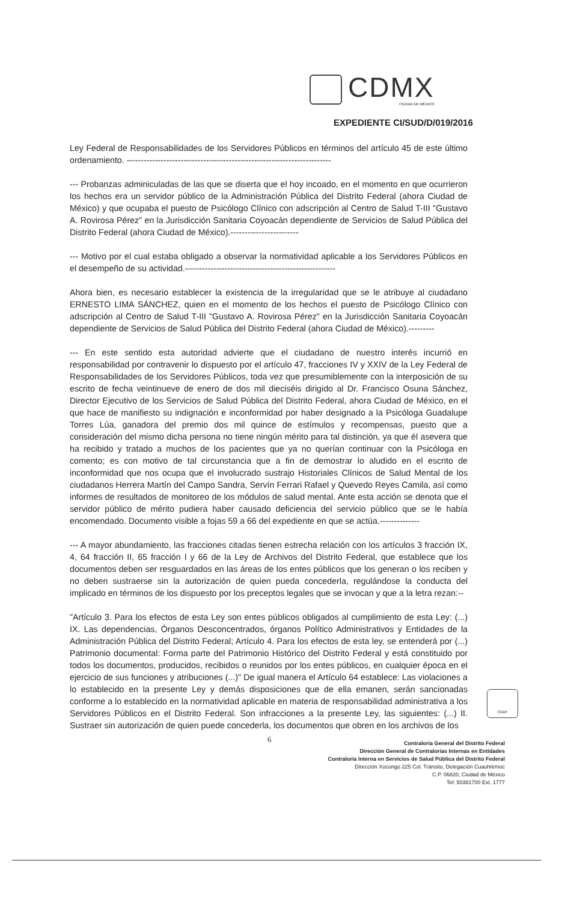CDMX
CIUDAD DE MÉXICO
EXPEDIENTE CI/SUD/D/019/2016
Ley Federal de Responsabilidades de los Servidores Públicos en términos del artículo 45 de este último ordenamiento. ------------------------------------------------------------------------
--- Probanzas adminiculadas de las que se diserta que el hoy incoado, en el momento en que ocurrieron los hechos era un servidor público de la Administración Pública del Distrito Federal (ahora Ciudad de México) y que ocupaba el puesto de Psicólogo Clínico con adscripción al Centro de Salud T-III "Gustavo A. Rovirosa Pérez" en la Jurisdicción Sanitaria Coyoacán dependiente de Servicios de Salud Pública del Distrito Federal (ahora Ciudad de México).------------------------
--- Motivo por el cual estaba obligado a observar la normatividad aplicable a los Servidores Públicos en el desempeño de su actividad.-----------------------------------------------------
Ahora bien, es necesario establecer la existencia de la irregularidad que se le atribuye al ciudadano ERNESTO LIMA SÁNCHEZ, quien en el momento de los hechos el puesto de Psicólogo Clínico con adscripción al Centro de Salud T-III "Gustavo A. Rovirosa Pérez" en la Jurisdicción Sanitaria Coyoacán dependiente de Servicios de Salud Pública del Distrito Federal (ahora Ciudad de México).---------
--- En este sentido esta autoridad advierte que el ciudadano de nuestro interés incurrió en responsabilidad por contravenir lo dispuesto por el artículo 47, fracciones IV y XXIV de la Ley Federal de Responsabilidades de los Servidores Públicos, toda vez que presumiblemente con la interposición de su escrito de fecha veintinueve de enero de dos mil dieciséis dirigido al Dr. Francisco Osuna Sánchez, Director Ejecutivo de los Servicios de Salud Pública del Distrito Federal, ahora Ciudad de México, en el que hace de manifiesto su indignación e inconformidad por haber designado a la Psicóloga Guadalupe Torres Lúa, ganadora del premio dos mil quince de estímulos y recompensas, puesto que a consideración del mismo dicha persona no tiene ningún mérito para tal distinción, ya que él asevera que ha recibido y tratado a muchos de los pacientes que ya no querían continuar con la Psicóloga en comento; es con motivo de tal circunstancia que a fin de demostrar lo aludido en el escrito de inconformidad que nos ocupa que el involucrado sustrajo Historiales Clínicos de Salud Mental de los ciudadanos Herrera Martín del Campo Sandra, Servín Ferrari Rafael y Quevedo Reyes Camila, así como informes de resultados de monitoreo de los módulos de salud mental. Ante esta acción se denota que el servidor público de mérito pudiera haber causado deficiencia del servicio público que se le había encomendado. Documento visible a fojas 59 a 66 del expediente en que se actúa.--------------
--- A mayor abundamiento, las fracciones citadas tienen estrecha relación con los artículos 3 fracción IX, 4, 64 fracción II, 65 fracción I y 66 de la Ley de Archivos del Distrito Federal, que establece que los documentos deben ser resguardados en las áreas de los entes públicos que los generan o los reciben y no deben sustraerse sin la autorización de quien pueda concederla, regulándose la conducta del implicado en términos de los dispuesto por los preceptos legales que se invocan y que a la letra rezan:--
"Artículo 3. Para los efectos de esta Ley son entes públicos obligados al cumplimiento de esta Ley: (...) IX. Las dependencias, Órganos Desconcentrados, órganos Político Administrativos y Entidades de la Administración Pública del Distrito Federal; Artículo 4. Para los efectos de esta ley, se entenderá por (...) Patrimonio documental: Forma parte del Patrimonio Histórico del Distrito Federal y está constituido por todos los documentos, producidos, recibidos o reunidos por los entes públicos, en cualquier época en el ejercicio de sus funciones y atribuciones (...)" De igual manera el Artículo 64 establece: Las violaciones a lo establecido en la presente Ley y demás disposiciones que de ella emanen, serán sancionadas conforme a lo establecido en la normatividad aplicable en materia de responsabilidad administrativa a los Servidores Públicos en el Distrito Federal. Son infracciones a la presente Ley, las siguientes: (...) II. Sustraer sin autorización de quien puede concederla, los documentos que obren en los archivos de los
CGDF
6
Contraloría General del Distrito Federal
Dirección General de Contralorías Internas en Entidades
Contraloría Interna en Servicios de Salud Pública del Distrito Federal
Dirección Xocongo 225 Col. Tránsito, Delegación Cuauhtémoc
C.P. 06820, Ciudad de México
Tel: 50381700 Ext. 1777